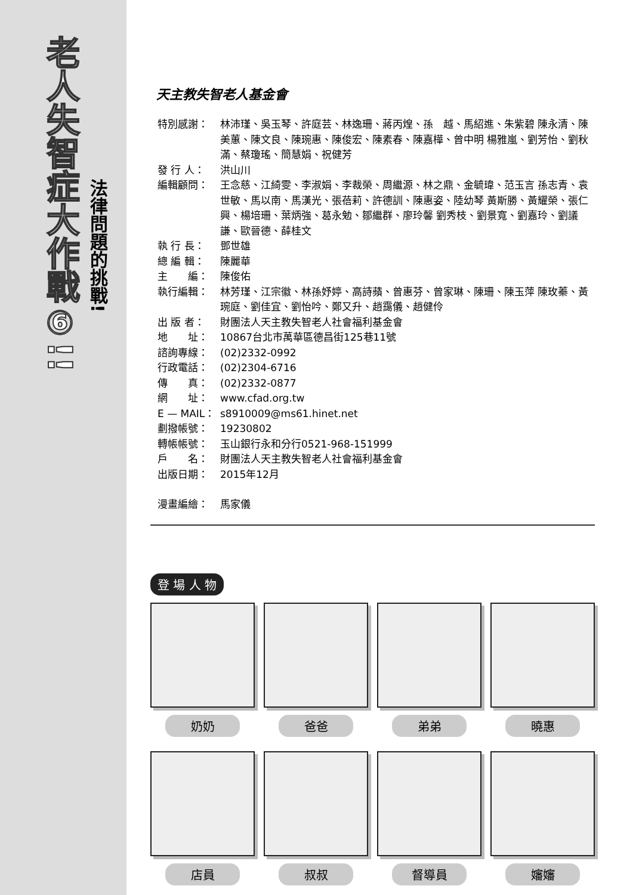老人失智症大作戰⑥!!
法律問題的挑戰!
天主教失智老人基金會
特別感謝： 林沛瑾、吳玉琴、許庭芸、林逸珊、蔣丙煌、孫　越、馬紹進、朱紫碧 陳永清、陳美蕙、陳文良、陳琬惠、陳俊宏、陳素春、陳嘉樺、曾中明 楊雅嵐、劉芳怡、劉秋滿、蔡瓊瑤、簡慧娟、祝健芳
發 行 人： 洪山川
編輯顧問： 王念慈、江綺雯、李淑娟、李裁榮、周繼源、林之鼎、金毓瑋、范玉言 孫志青、袁世敏、馬以南、馬漢光、張蓓莉、許德訓、陳惠姿、陸幼琴 黃斯勝、黃耀榮、張仁興、楊培珊、葉炳強、葛永勉、鄒繼群、廖玲馨 劉秀枝、劉景寬、劉嘉玲、劉議謙、歐晉德、薛桂文
執 行 長： 鄧世雄
總 編 輯： 陳麗華
主　　編： 陳俊佑
執行編輯： 林芳瑾、江宗徽、林孫妤婷、高詩蘋、曾惠芬、曾家琳、陳珊、陳玉萍 陳玫蓁、黃琬庭、劉佳宜、劉怡吟、鄭又升、趙靄儀、趙健伶
出 版 者： 財團法人天主教失智老人社會福利基金會
地　　址： 10867台北市萬華區德昌街125巷11號
諮詢專線： (02)2332-0992
行政電話： (02)2304-6716
傳　　真： (02)2332-0877
網　　址： www.cfad.org.tw
E — MAIL： s8910009@ms61.hinet.net
劃撥帳號： 19230802
轉帳帳號： 玉山銀行永和分行0521-968-151999
戶　　名： 財團法人天主教失智老人社會福利基金會
出版日期： 2015年12月
漫畫編繪： 馬家儀
登 場 人 物
奶奶
爸爸
弟弟
曉惠
店員
叔叔
督導員
嬸嬸